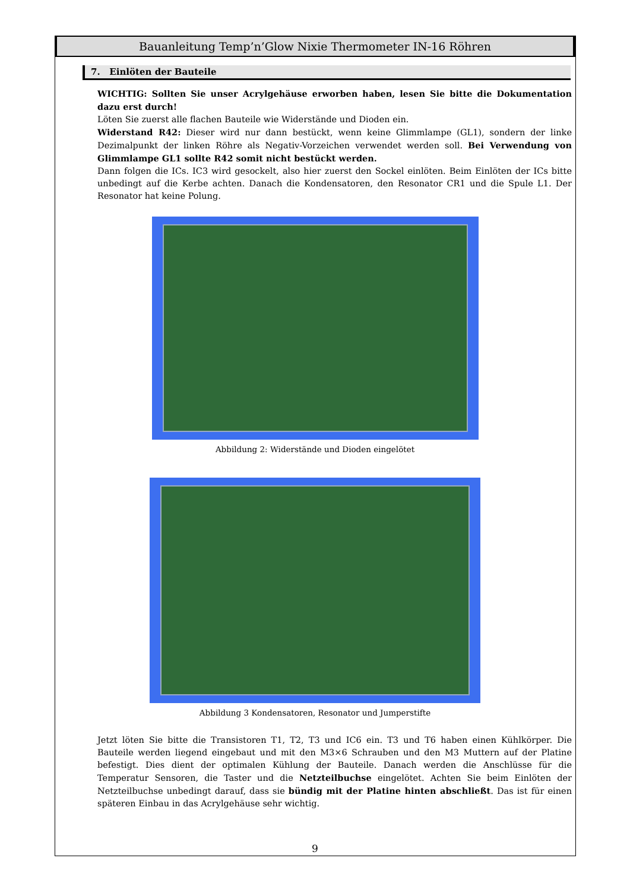Bauanleitung Temp’n’Glow Nixie Thermometer IN-16 Röhren
7. Einlöten der Bauteile
WICHTIG: Sollten Sie unser Acrylgehäuse erworben haben, lesen Sie bitte die Dokumentation dazu erst durch!
Löten Sie zuerst alle flachen Bauteile wie Widerstände und Dioden ein.
Widerstand R42: Dieser wird nur dann bestückt, wenn keine Glimmlampe (GL1), sondern der linke Dezimalpunkt der linken Röhre als Negativ-Vorzeichen verwendet werden soll. Bei Verwendung von Glimmlampe GL1 sollte R42 somit nicht bestückt werden.
Dann folgen die ICs. IC3 wird gesockelt, also hier zuerst den Sockel einlöten. Beim Einlöten der ICs bitte unbedingt auf die Kerbe achten. Danach die Kondensatoren, den Resonator CR1 und die Spule L1. Der Resonator hat keine Polung.
Abbildung 2: Widerstände und Dioden eingelötet
Abbildung 3 Kondensatoren, Resonator und Jumperstifte
Jetzt löten Sie bitte die Transistoren T1, T2, T3 und IC6 ein. T3 und T6 haben einen Kühlkörper. Die Bauteile werden liegend eingebaut und mit den M3×6 Schrauben und den M3 Muttern auf der Platine befestigt. Dies dient der optimalen Kühlung der Bauteile. Danach werden die Anschlüsse für die Temperatur Sensoren, die Taster und die Netzteilbuchse eingelötet. Achten Sie beim Einlöten der Netzteilbuchse unbedingt darauf, dass sie bündig mit der Platine hinten abschließt. Das ist für einen späteren Einbau in das Acrylgehäuse sehr wichtig.
9